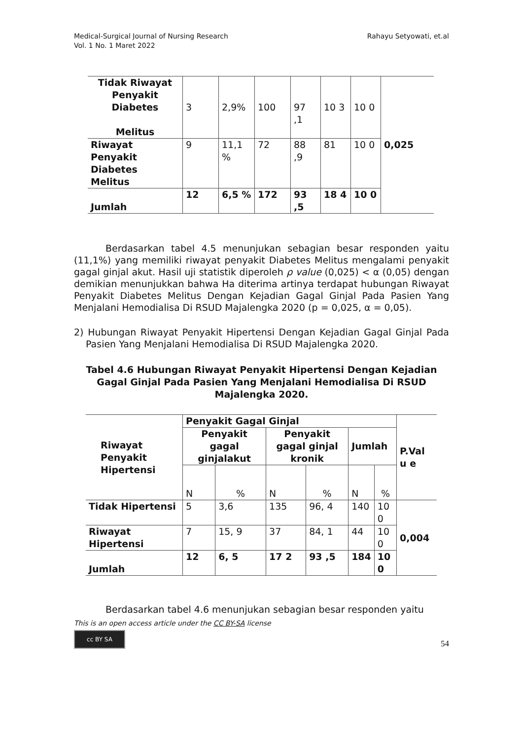Medical-Surgical Journal of Nursing Research
Vol. 1 No. 1 Maret 2022
Rahayu Setyowati, et.al
| Tidak Riwayat Penyakit Diabetes Melitus | 3 | 2,9% | 100 | 97 ,1 | 10 3 | 10 0 | 0,025 |
| Riwayat Penyakit Diabetes Melitus | 9 | 11,1 % | 72 | 88 ,9 | 81 | 10 0 | |
| Jumlah | 12 | 6,5 % | 172 | 93 ,5 | 18 4 | 10 0 | |
Berdasarkan tabel 4.5 menunjukan sebagian besar responden yaitu (11,1%) yang memiliki riwayat penyakit Diabetes Melitus mengalami penyakit gagal ginjal akut. Hasil uji statistik diperoleh ρ value (0,025) < α (0,05) dengan demikian menunjukkan bahwa Ha diterima artinya terdapat hubungan Riwayat Penyakit Diabetes Melitus Dengan Kejadian Gagal Ginjal Pada Pasien Yang Menjalani Hemodialisa Di RSUD Majalengka 2020 (p = 0,025, α = 0,05).
2) Hubungan Riwayat Penyakit Hipertensi Dengan Kejadian Gagal Ginjal Pada Pasien Yang Menjalani Hemodialisa Di RSUD Majalengka 2020.
Tabel 4.6 Hubungan Riwayat Penyakit Hipertensi Dengan Kejadian Gagal Ginjal Pada Pasien Yang Menjalani Hemodialisa Di RSUD Majalengka 2020.
| Riwayat Penyakit Hipertensi | Penyakit Gagal Ginjal | | | | | | P.Val u e |
| --- | --- | --- | --- | --- | --- | --- | --- |
| | Penyakit gagal ginjalakut | | Penyakit gagal ginjal kronik | | Jumlah | | |
| | N | % | N | % | N | % | |
| Tidak Hipertensi | 5 | 3,6 | 135 | 96, 4 | 140 | 10 0 | 0,004 |
| Riwayat Hipertensi | 7 | 15, 9 | 37 | 84, 1 | 44 | 10 0 | |
| Jumlah | 12 | 6, 5 | 17 2 | 93 ,5 | 184 | 10 0 | |
Berdasarkan tabel 4.6 menunjukan sebagian besar responden yaitu
This is an open access article under the CC BY-SA license
cc BY SA 54